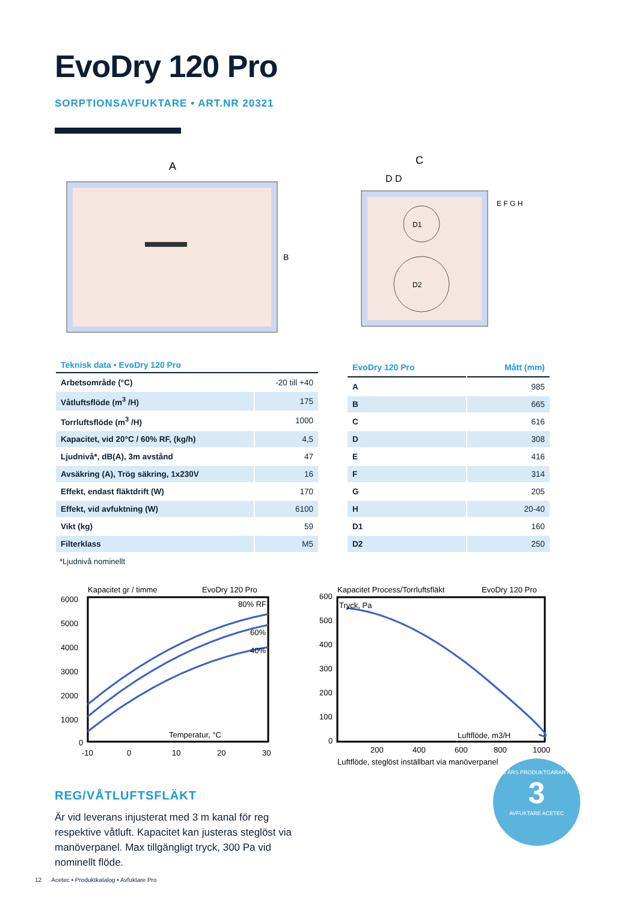EvoDry 120 Pro
SORPTIONSAVFUKTARE • ART.NR 20321
A
B
C
D D
E F G H
D1
D2
| Teknisk data • EvoDry 120 Pro | |
| --- | --- |
| Arbetsområde (°C) | -20 till +40 |
| Våtluftsflöde (m<sup>3</sup> /H) | 175 |
| Torrluftsflöde (m<sup>3</sup> /H) | 1000 |
| Kapacitet, vid 20°C / 60% RF, (kg/h) | 4,5 |
| Ljudnivå*, dB(A), 3m avstånd | 47 |
| Avsäkring (A), Trög säkring, 1x230V | 16 |
| Effekt, endast fläktdrift (W) | 170 |
| Effekt, vid avfuktning (W) | 6100 |
| Vikt (kg) | 59 |
| Filterklass | M5 |
| EvoDry 120 Pro | Mått (mm) |
| --- | --- |
| A | 985 |
| B | 665 |
| C | 616 |
| D | 308 |
| E | 416 |
| F | 314 |
| G | 205 |
| H | 20-40 |
| D1 | 160 |
| D2 | 250 |
*Ljudnivå nominellt
Kapacitet gr / timme
EvoDry 120 Pro
80% RF
60%
40%
Temperatur, °C
6000
5000
4000
3000
2000
1000
0
-10
0
10
20
30
Kapacitet Process/Torrluftsfläkt
EvoDry 120 Pro
Tryck, Pa
Luftflöde, m3/H
600
500
400
300
200
100
0
200
400
600
800
1000
Luftflöde, steglöst inställbart via manöverpanel
REG/VÅTLUFTSFLÄKT
Är vid leverans injusterat med 3 m kanal för reg respektive våtluft. Kapacitet kan justeras steglöst via manöverpanel. Max tillgängligt tryck, 300 Pa vid nominellt flöde.
3 ÅRS PRODUKTGARANTI
3
AVFUKTARE ACETEC
12 Acetec • Produktkatalog • Avfuktare Pro